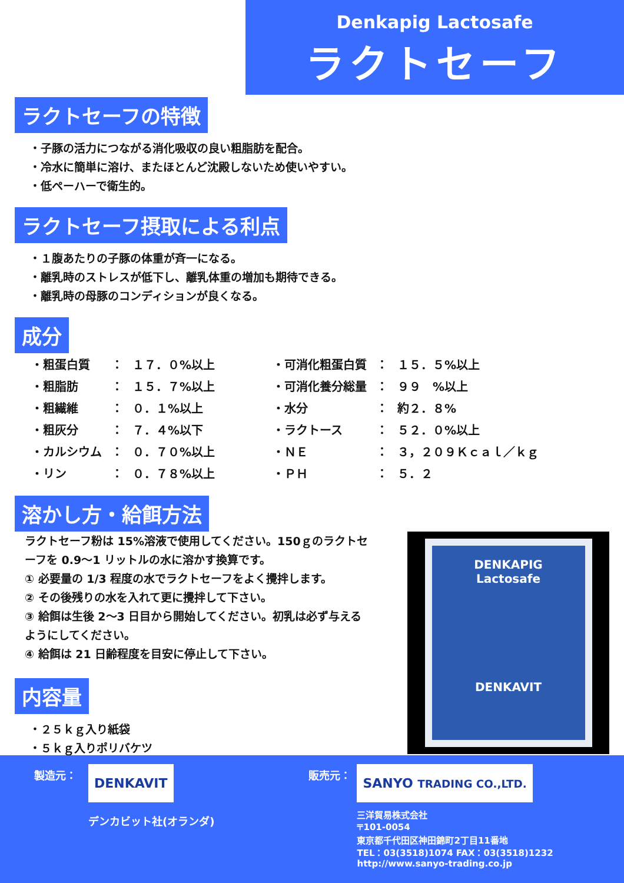Denkapig Lactosafe
ラクトセーフ
ラクトセーフの特徴
・子豚の活力につながる消化吸収の良い粗脂肪を配合。
・冷水に簡単に溶け、またほとんど沈殿しないため使いやすい。
・低ペーハーで衛生的。
ラクトセーフ摂取による利点
・１腹あたりの子豚の体重が斉一になる。
・離乳時のストレスが低下し、離乳体重の増加も期待できる。
・離乳時の母豚のコンディションが良くなる。
成分
| ・粗蛋白質 | ： | １７．０%以上 | ・可消化粗蛋白質 | ： | １５．５%以上 |
| ・粗脂肪 | ： | １５．７%以上 | ・可消化養分総量 | ： | ９９ %以上 |
| ・粗繊維 | ： | ０．１%以上 | ・水分 | ： | 約２．８% |
| ・粗灰分 | ： | ７．４%以下 | ・ラクトース | ： | ５２．０%以上 |
| ・カルシウム | ： | ０．７０%以上 | ・ＮＥ | ： | ３，２０９Ｋｃａｌ／ｋｇ |
| ・リン | ： | ０．７８%以上 | ・ＰＨ | ： | ５．２ |
溶かし方・給餌方法
ラクトセーフ粉は 15%溶液で使用してください。150ｇのラクトセーフを 0.9～1 リットルの水に溶かす換算です。
① 必要量の 1/3 程度の水でラクトセーフをよく攪拌します。
② その後残りの水を入れて更に攪拌して下さい。
③ 給餌は生後 2～3 日目から開始してください。初乳は必ず与えるようにしてください。
④ 給餌は 21 日齢程度を目安に停止して下さい。
内容量
・２５ｋｇ入り紙袋
・５ｋｇ入りポリバケツ
DENKAPIG
Lactosafe
DENKAVIT
製造元：
DENKAVIT
デンカビット社(オランダ)
販売元：
SANYO TRADING CO.,LTD.
三洋貿易株式会社
〒101-0054
東京都千代田区神田錦町2丁目11番地
TEL：03(3518)1074 FAX：03(3518)1232
http://www.sanyo-trading.co.jp